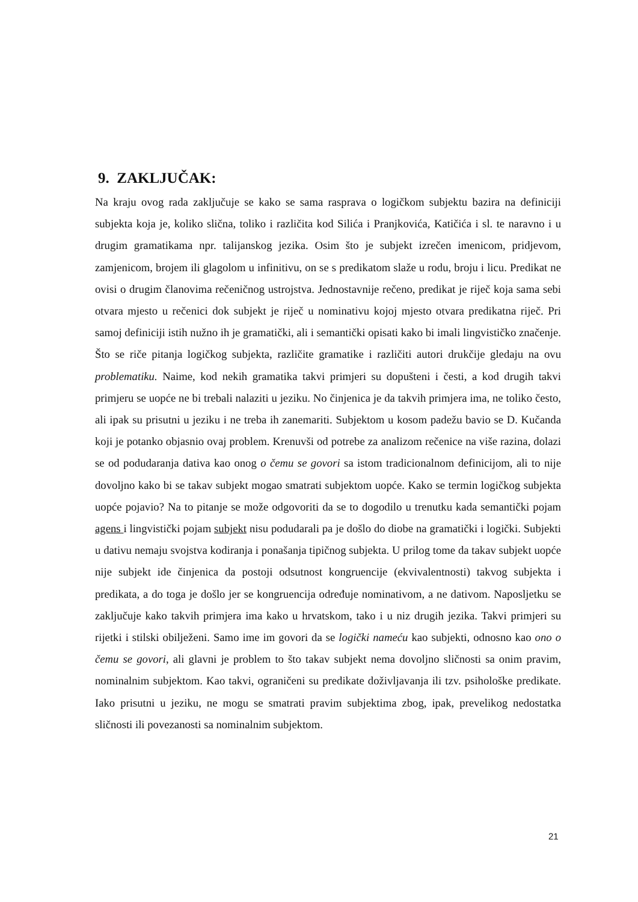9. ZAKLJUČAK:
Na kraju ovog rada zaključuje se kako se sama rasprava o logičkom subjektu bazira na definiciji subjekta koja je, koliko slična, toliko i različita kod Silića i Pranjkovića, Katičića i sl. te naravno i u drugim gramatikama npr. talijanskog jezika. Osim što je subjekt izrečen imenicom, pridjevom, zamjenicom, brojem ili glagolom u infinitivu, on se s predikatom slaže u rodu, broju i licu. Predikat ne ovisi o drugim članovima rečeničnog ustrojstva. Jednostavnije rečeno, predikat je riječ koja sama sebi otvara mjesto u rečenici dok subjekt je riječ u nominativu kojoj mjesto otvara predikatna riječ. Pri samoj definiciji istih nužno ih je gramatički, ali i semantički opisati kako bi imali lingvističko značenje. Što se riče pitanja logičkog subjekta, različite gramatike i različiti autori drukčije gledaju na ovu problematiku. Naime, kod nekih gramatika takvi primjeri su dopušteni i česti, a kod drugih takvi primjeru se uopće ne bi trebali nalaziti u jeziku. No činjenica je da takvih primjera ima, ne toliko često, ali ipak su prisutni u jeziku i ne treba ih zanemariti. Subjektom u kosom padežu bavio se D. Kučanda koji je potanko objasnio ovaj problem. Krenuvši od potrebe za analizom rečenice na više razina, dolazi se od podudaranja dativa kao onog o čemu se govori sa istom tradicionalnom definicijom, ali to nije dovoljno kako bi se takav subjekt mogao smatrati subjektom uopće. Kako se termin logičkog subjekta uopće pojavio? Na to pitanje se može odgovoriti da se to dogodilo u trenutku kada semantički pojam agens i lingvistički pojam subjekt nisu podudarali pa je došlo do diobe na gramatički i logički. Subjekti u dativu nemaju svojstva kodiranja i ponašanja tipičnog subjekta. U prilog tome da takav subjekt uopće nije subjekt ide činjenica da postoji odsutnost kongruencije (ekvivalentnosti) takvog subjekta i predikata, a do toga je došlo jer se kongruencija određuje nominativom, a ne dativom. Naposljetku se zaključuje kako takvih primjera ima kako u hrvatskom, tako i u niz drugih jezika. Takvi primjeri su rijetki i stilski obilježeni. Samo ime im govori da se logički nameću kao subjekti, odnosno kao ono o čemu se govori, ali glavni je problem to što takav subjekt nema dovoljno sličnosti sa onim pravim, nominalnim subjektom. Kao takvi, ograničeni su predikate doživljavanja ili tzv. psihološke predikate. Iako prisutni u jeziku, ne mogu se smatrati pravim subjektima zbog, ipak, prevelikog nedostatka sličnosti ili povezanosti sa nominalnim subjektom.
21